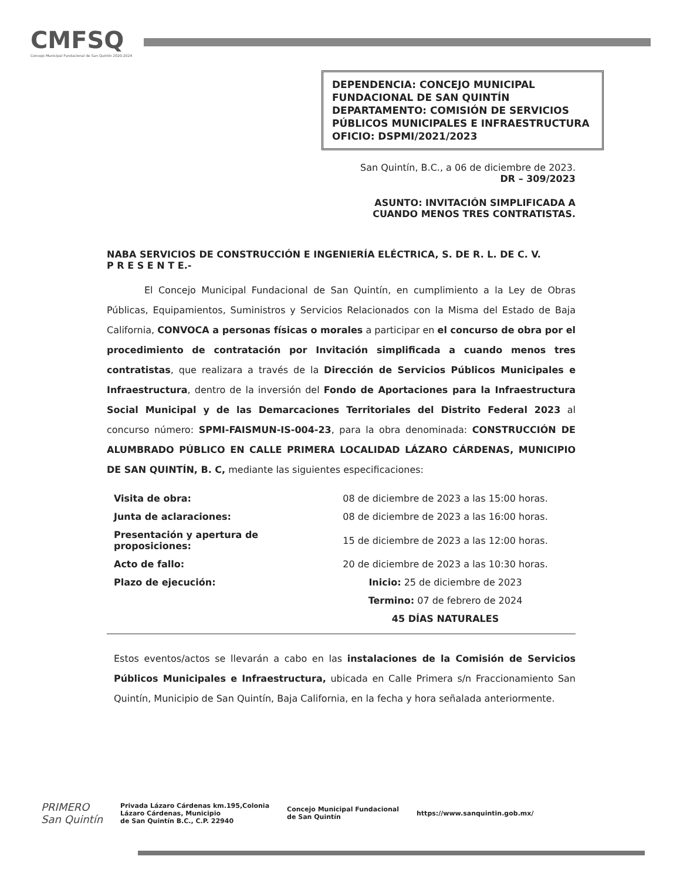CMFSQ
Concejo Municipal Fundacional de San Quintín 2020-2024
DEPENDENCIA: CONCEJO MUNICIPAL FUNDACIONAL DE SAN QUINTÍN
DEPARTAMENTO: COMISIÓN DE SERVICIOS PÚBLICOS MUNICIPALES E INFRAESTRUCTURA
OFICIO: DSPMI/2021/2023
San Quintín, B.C., a 06 de diciembre de 2023.
DR – 309/2023
ASUNTO: INVITACIÓN SIMPLIFICADA A
CUANDO MENOS TRES CONTRATISTAS.
NABA SERVICIOS DE CONSTRUCCIÓN E INGENIERÍA ELÉCTRICA, S. DE R. L. DE C. V.
P R E S E N T E.-
El Concejo Municipal Fundacional de San Quintín, en cumplimiento a la Ley de Obras Públicas, Equipamientos, Suministros y Servicios Relacionados con la Misma del Estado de Baja California, CONVOCA a personas físicas o morales a participar en el concurso de obra por el procedimiento de contratación por Invitación simplificada a cuando menos tres contratistas, que realizara a través de la Dirección de Servicios Públicos Municipales e Infraestructura, dentro de la inversión del Fondo de Aportaciones para la Infraestructura Social Municipal y de las Demarcaciones Territoriales del Distrito Federal 2023 al concurso número: SPMI-FAISMUN-IS-004-23, para la obra denominada: CONSTRUCCIÓN DE ALUMBRADO PÚBLICO EN CALLE PRIMERA LOCALIDAD LÁZARO CÁRDENAS, MUNICIPIO DE SAN QUINTÍN, B. C, mediante las siguientes especificaciones:
| Visita de obra: | 08 de diciembre de 2023 a las 15:00 horas. |
| Junta de aclaraciones: | 08 de diciembre de 2023 a las 16:00 horas. |
| Presentación y apertura de proposiciones: | 15 de diciembre de 2023 a las 12:00 horas. |
| Acto de fallo: | 20 de diciembre de 2023 a las 10:30 horas. |
| Plazo de ejecución: | Inicio: 25 de diciembre de 2023 |
| | Termino: 07 de febrero de 2024 |
| | 45 DÍAS NATURALES |
Estos eventos/actos se llevarán a cabo en las instalaciones de la Comisión de Servicios Públicos Municipales e Infraestructura, ubicada en Calle Primera s/n Fraccionamiento San Quintín, Municipio de San Quintín, Baja California, en la fecha y hora señalada anteriormente.
PRIMERO
San Quintín
Privada Lázaro Cárdenas km.195,Colonia
Lázaro Cárdenas, Municipio
de San Quintín B.C., C.P. 22940
Concejo Municipal Fundacional
de San Quintín
https://www.sanquintin.gob.mx/